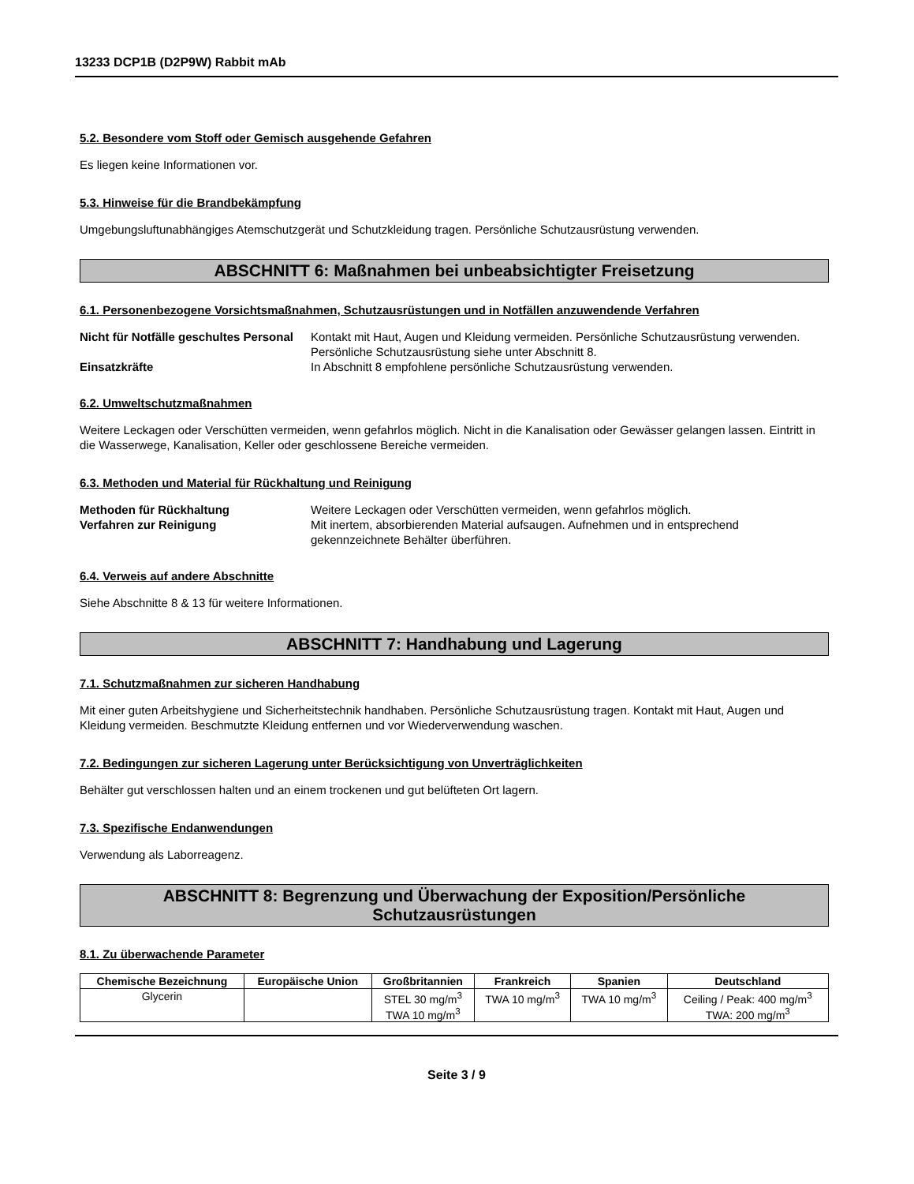13233 DCP1B (D2P9W) Rabbit mAb
5.2. Besondere vom Stoff oder Gemisch ausgehende Gefahren
Es liegen keine Informationen vor.
5.3. Hinweise für die Brandbekämpfung
Umgebungsluftunabhängiges Atemschutzgerät und Schutzkleidung tragen. Persönliche Schutzausrüstung verwenden.
ABSCHNITT 6: Maßnahmen bei unbeabsichtigter Freisetzung
6.1. Personenbezogene Vorsichtsmaßnahmen, Schutzausrüstungen und in Notfällen anzuwendende Verfahren
Nicht für Notfälle geschultes Personal Kontakt mit Haut, Augen und Kleidung vermeiden. Persönliche Schutzausrüstung verwenden. Persönliche Schutzausrüstung siehe unter Abschnitt 8. Einsatzkräfte In Abschnitt 8 empfohlene persönliche Schutzausrüstung verwenden.
6.2. Umweltschutzmaßnahmen
Weitere Leckagen oder Verschütten vermeiden, wenn gefahrlos möglich. Nicht in die Kanalisation oder Gewässer gelangen lassen. Eintritt in die Wasserwege, Kanalisation, Keller oder geschlossene Bereiche vermeiden.
6.3. Methoden und Material für Rückhaltung und Reinigung
Methoden für Rückhaltung Weitere Leckagen oder Verschütten vermeiden, wenn gefahrlos möglich. Verfahren zur Reinigung Mit inertem, absorbierenden Material aufsaugen. Aufnehmen und in entsprechend gekennzeichnete Behälter überführen.
6.4. Verweis auf andere Abschnitte
Siehe Abschnitte 8 & 13 für weitere Informationen.
ABSCHNITT 7: Handhabung und Lagerung
7.1. Schutzmaßnahmen zur sicheren Handhabung
Mit einer guten Arbeitshygiene und Sicherheitstechnik handhaben. Persönliche Schutzausrüstung tragen. Kontakt mit Haut, Augen und Kleidung vermeiden. Beschmutzte Kleidung entfernen und vor Wiederverwendung waschen.
7.2. Bedingungen zur sicheren Lagerung unter Berücksichtigung von Unverträglichkeiten
Behälter gut verschlossen halten und an einem trockenen und gut belüfteten Ort lagern.
7.3. Spezifische Endanwendungen
Verwendung als Laborreagenz.
ABSCHNITT 8: Begrenzung und Überwachung der Exposition/Persönliche Schutzausrüstungen
8.1. Zu überwachende Parameter
| Chemische Bezeichnung | Europäische Union | Großbritannien | Frankreich | Spanien | Deutschland |
| --- | --- | --- | --- | --- | --- |
| Glycerin | | STEL 30 mg/m<sup>3</sup> TWA 10 mg/m<sup>3</sup> | TWA 10 mg/m<sup>3</sup> | TWA 10 mg/m<sup>3</sup> | Ceiling / Peak: 400 mg/m<sup>3</sup> TWA: 200 mg/m<sup>3</sup> |
Seite 3 / 9